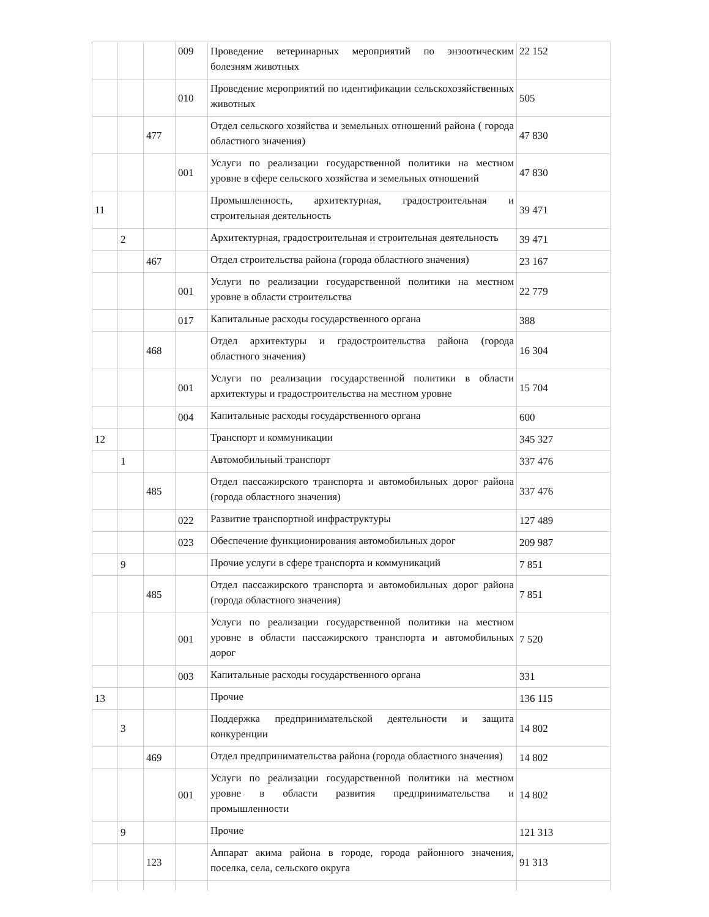| | | | 009 | Проведение ветеринарных мероприятий по энзоотическим болезням животных | 22 152 |
| | | | 010 | Проведение мероприятий по идентификации сельскохозяйственных животных | 505 |
| | | 477 | | Отдел сельского хозяйства и земельных отношений района ( города областного значения) | 47 830 |
| | | | 001 | Услуги по реализации государственной политики на местном уровне в сфере сельского хозяйства и земельных отношений | 47 830 |
| 11 | | | | Промышленность, архитектурная, градостроительная и строительная деятельность | 39 471 |
| | 2 | | | Архитектурная, градостроительная и строительная деятельность | 39 471 |
| | | 467 | | Отдел строительства района (города областного значения) | 23 167 |
| | | | 001 | Услуги по реализации государственной политики на местном уровне в области строительства | 22 779 |
| | | | 017 | Капитальные расходы государственного органа | 388 |
| | | 468 | | Отдел архитектуры и градостроительства района (города областного значения) | 16 304 |
| | | | 001 | Услуги по реализации государственной политики в области архитектуры и градостроительства на местном уровне | 15 704 |
| | | | 004 | Капитальные расходы государственного органа | 600 |
| 12 | | | | Транспорт и коммуникации | 345 327 |
| | 1 | | | Автомобильный транспорт | 337 476 |
| | | 485 | | Отдел пассажирского транспорта и автомобильных дорог района (города областного значения) | 337 476 |
| | | | 022 | Развитие транспортной инфраструктуры | 127 489 |
| | | | 023 | Обеспечение функционирования автомобильных дорог | 209 987 |
| | 9 | | | Прочие услуги в сфере транспорта и коммуникаций | 7 851 |
| | | 485 | | Отдел пассажирского транспорта и автомобильных дорог района (города областного значения) | 7 851 |
| | | | 001 | Услуги по реализации государственной политики на местном уровне в области пассажирского транспорта и автомобильных дорог | 7 520 |
| | | | 003 | Капитальные расходы государственного органа | 331 |
| 13 | | | | Прочие | 136 115 |
| | 3 | | | Поддержка предпринимательской деятельности и защита конкуренции | 14 802 |
| | | 469 | | Отдел предпринимательства района (города областного значения) | 14 802 |
| | | | 001 | Услуги по реализации государственной политики на местном уровне в области развития предпринимательства и промышленности | 14 802 |
| | 9 | | | Прочие | 121 313 |
| | | 123 | | Аппарат акима района в городе, города районного значения, поселка, села, сельского округа | 91 313 |